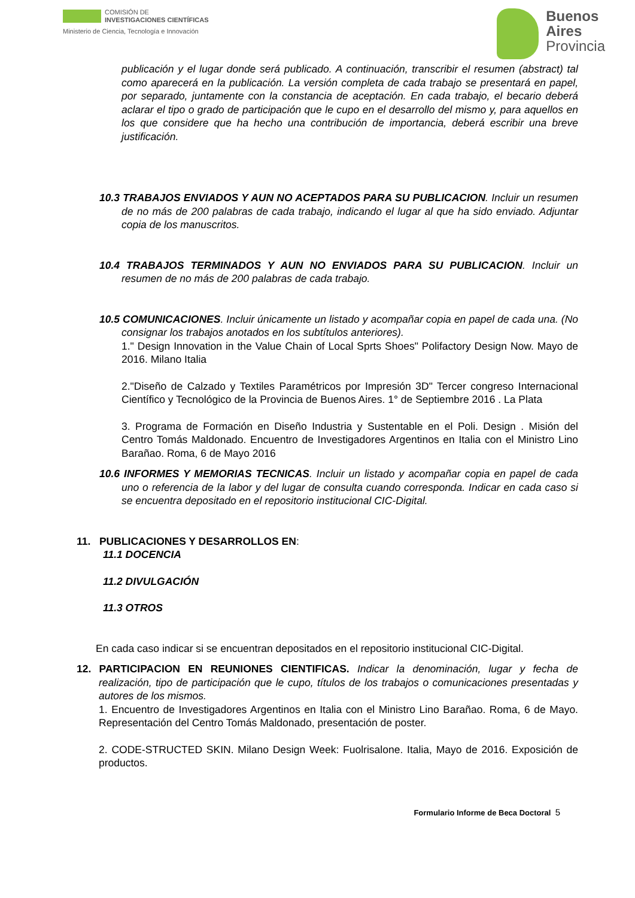COMISIÓN DE
INVESTIGACIONES CIENTÍFICAS
Ministerio de Ciencia, Tecnología e Innovación
Buenos
Aires
Provincia
publicación y el lugar donde será publicado. A continuación, transcribir el resumen (abstract) tal como aparecerá en la publicación. La versión completa de cada trabajo se presentará en papel, por separado, juntamente con la constancia de aceptación. En cada trabajo, el becario deberá aclarar el tipo o grado de participación que le cupo en el desarrollo del mismo y, para aquellos en los que considere que ha hecho una contribución de importancia, deberá escribir una breve justificación.
10.3 TRABAJOS ENVIADOS Y AUN NO ACEPTADOS PARA SU PUBLICACION. Incluir un resumen de no más de 200 palabras de cada trabajo, indicando el lugar al que ha sido enviado. Adjuntar copia de los manuscritos.
10.4 TRABAJOS TERMINADOS Y AUN NO ENVIADOS PARA SU PUBLICACION. Incluir un resumen de no más de 200 palabras de cada trabajo.
10.5 COMUNICACIONES. Incluir únicamente un listado y acompañar copia en papel de cada una. (No consignar los trabajos anotados en los subtítulos anteriores).
1." Design Innovation in the Value Chain of Local Sprts Shoes" Polifactory Design Now. Mayo de 2016. Milano Italia
2."Diseño de Calzado y Textiles Paramétricos por Impresión 3D" Tercer congreso Internacional Científico y Tecnológico de la Provincia de Buenos Aires. 1° de Septiembre 2016 . La Plata
3. Programa de Formación en Diseño Industria y Sustentable en el Poli. Design . Misión del Centro Tomás Maldonado. Encuentro de Investigadores Argentinos en Italia con el Ministro Lino Barañao. Roma, 6 de Mayo 2016
10.6 INFORMES Y MEMORIAS TECNICAS. Incluir un listado y acompañar copia en papel de cada uno o referencia de la labor y del lugar de consulta cuando corresponda. Indicar en cada caso si se encuentra depositado en el repositorio institucional CIC-Digital.
11. PUBLICACIONES Y DESARROLLOS EN:
11.1 DOCENCIA
11.2 DIVULGACIÓN
11.3 OTROS
En cada caso indicar si se encuentran depositados en el repositorio institucional CIC-Digital.
12. PARTICIPACION EN REUNIONES CIENTIFICAS. Indicar la denominación, lugar y fecha de realización, tipo de participación que le cupo, títulos de los trabajos o comunicaciones presentadas y autores de los mismos.
1. Encuentro de Investigadores Argentinos en Italia con el Ministro Lino Barañao. Roma, 6 de Mayo. Representación del Centro Tomás Maldonado, presentación de poster.
2. CODE-STRUCTED SKIN. Milano Design Week: Fuolrisalone. Italia, Mayo de 2016. Exposición de productos.
Formulario Informe de Beca Doctoral 5